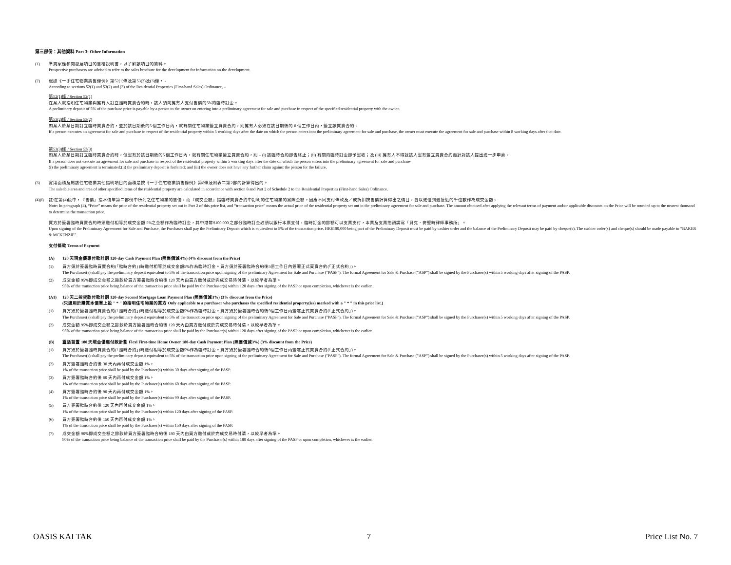第三部份：其他資料 Part 3: Other Information
(1) 準買家應參閱發展項目的售樓說明書，以了解該項目的資料。
Prospective purchasers are advised to refer to the sales brochure for the development for information on the development.
(2) 根據《一手住宅物業銷售條例》第52(1)條及第53(2)及(3)條， -
According to sections 52(1) and 53(2) and (3) of the Residential Properties (First-hand Sales) Ordinance, –
第52(1)條 / Section 52(1)
在某人就指明住宅物業與擁有人訂立臨時買賣合約時，該人須向擁有人支付售價的5%的臨時訂金。
A preliminary deposit of 5% of the purchase price is payable by a person to the owner on entering into a preliminary agreement for sale and purchase in respect of the specified residential property with the owner.
第53(2)條 / Section 53(2)
如某人於某日期訂立臨時買賣合約，並於該日期後的5 個工作日內，就有關住宅物業簽立買賣合約，則擁有人必須在該日期後的 8 個工作日內，簽立該買賣合約。
If a person executes an agreement for sale and purchase in respect of the residential property within 5 working days after the date on which the person enters into the preliminary agreement for sale and purchase, the owner must execute the agreement for sale and purchase within 8 working days after that date.
第53(3)條 / Section 53(3)
如某人於某日期訂立臨時買賣合約時，但沒有於該日期後的5 個工作日內，就有關住宅物業簽立買賣合約，則 – (i) 該臨時合約即告終止；(ii) 有關的臨時訂金即予沒收；及 (iii) 擁有人不得就該人沒有簽立買賣合約而針對該人提出進一步申索。
If a person does not execute an agreement for sale and purchase in respect of the residential property within 5 working days after the date on which the person enters into the preliminary agreement for sale and purchase-
(i) the preliminary agreement is terminated;(ii) the preliminary deposit is forfeited; and (iii) the owner does not have any further claim against the person for the failure.
(3) 實用面積及屬該住宅物業其他指明項目的面積是按《一手住宅物業銷售條例》第8條及附表二第2部的計算得出的。
The saleable area and area of other specified items of the residential property are calculated in accordance with section 8 and Part 2 of Schedule 2 to the Residential Properties (First-hand Sales) Ordinance.
(4)(i)
註:在第(4)段中，『售價』指本價單第二部份中所列之住宅物業的售價，而『成交金額』指臨時買賣合約中訂明的住宅物業的實際金額。因應不同支付條款及／或折扣按售價計算得出之價目，皆以進位到最接近的千位數作為成交金額。
Note: In paragraph (4), “Price” means the price of the residential property set out in Part 2 of this price list, and “transaction price” means the actual price of the residential property set out in the preliminary agreement for sale and purchase. The amount obtained after applying the relevant terms of payment and/or applicable discounts on the Price will be rounded up to the nearest thousand to determine the transaction price.
買方於簽署臨時買賣合約時須繳付相等於成交金額 5%之金額作為臨時訂金，其中港幣$100,000 之部分臨時訂金必須以銀行本票支付，臨時訂金的餘額可以支票支付，本票及支票抬頭請寫「貝克．麥堅時律師事務所」。
Upon signing of the Preliminary Agreement for Sale and Purchase, the Purchaser shall pay the Preliminary Deposit which is equivalent to 5% of the transaction price. HK$100,000 being part of the Preliminary Deposit must be paid by cashier order and the balance of the Preliminary Deposit may be paid by cheque(s). The cashier order(s) and cheque(s) should be made payable to “BAKER & MCKENZIE”.
支付條款 Terms of Payment
(A) 120 天現金優惠付款計劃 120-day Cash Payment Plan (照售價減4%) (4% discount from the Price)
(1) 買方須於簽署臨時買賣合約(「臨時合約」)時繳付相等於成交金額5%作為臨時訂金。買方須於簽署臨時合約後5個工作日內簽署正式買賣合約(「正式合約」)。
The Purchaser(s) shall pay the preliminary deposit equivalent to 5% of the transaction price upon signing of the preliminary Agreement for Sale and Purchase ("PASP"). The formal Agreement for Sale & Purchase ("ASP") shall be signed by the Purchaser(s) within 5 working days after signing of the PASP.
(2) 成交金額 95%即成交金額之餘款於買方簽署臨時合約後 120 天內由買方繳付或於完成交易時付清，以較早者為準。
95% of the transaction price being balance of the transaction price shall be paid by the Purchaser(s) within 120 days after signing of the PASP or upon completion, whichever is the earlier.
(A1) 120 天二按貸款付款計劃 120-day Second Mortgage Loan Payment Plan (照售價減3%) (3% discount from the Price)
(只適用於購買本價單上設 " * " 的指明住宅物業的買方 Only applicable to a purchaser who purchases the specified residential property(ies) marked with a " * " in this price list.)
(1) 買方須於簽署臨時買賣合約(「臨時合約」)時繳付相等於成交金額5%作為臨時訂金。買方須於簽署臨時合約後5個工作日內簽署正式買賣合約(「正式合約」)。
The Purchaser(s) shall pay the preliminary deposit equivalent to 5% of the transaction price upon signing of the preliminary Agreement for Sale and Purchase ("PASP"). The formal Agreement for Sale & Purchase ("ASP") shall be signed by the Purchaser(s) within 5 working days after signing of the PASP.
(2) 成交金額 95%即成交金額之餘款於買方簽署臨時合約後 120 天內由買方繳付或於完成交易時付清，以較早者為準。
95% of the transaction price being balance of the transaction price shall be paid by the Purchaser(s) within 120 days after signing of the PASP or upon completion, whichever is the earlier.
(B) 靈活首置 180 天現金優惠付款計劃 Flexi First-time Home Owner 180-day Cash Payment Plan (照售價減3%) (3% discount from the Price)
(1) 買方須於簽署臨時買賣合約(「臨時合約」)時繳付相等於成交金額5%作為臨時訂金。買方須於簽署臨時合約後5個工作日內簽署正式買賣合約(「正式合約」)。
The Purchaser(s) shall pay the preliminary deposit equivalent to 5% of the transaction price upon signing of the preliminary Agreement for Sale and Purchase ("PASP"). The formal Agreement for Sale & Purchase ("ASP") shall be signed by the Purchaser(s) within 5 working days after signing of the PASP.
(2) 買方簽署臨時合約後 30 天內再付成交金額 1%。
1% of the transaction price shall be paid by the Purchaser(s) within 30 days after signing of the PASP.
(3) 買方簽署臨時合約後 60 天內再付成交金額 1%。
1% of the transaction price shall be paid by the Purchaser(s) within 60 days after signing of the PASP.
(4) 買方簽署臨時合約後 90 天內再付成交金額 1%。
1% of the transaction price shall be paid by the Purchaser(s) within 90 days after signing of the PASP.
(5) 買方簽署臨時合約後 120 天內再付成交金額 1%。
1% of the transaction price shall be paid by the Purchaser(s) within 120 days after signing of the PASP.
(6) 買方簽署臨時合約後 150 天內再付成交金額 1%。
1% of the transaction price shall be paid by the Purchaser(s) within 150 days after signing of the PASP.
(7) 成交金額 90%即成交金額之餘款於買方簽署臨時合約後 180 天內由買方繳付或於完成交易時付清，以較早者為準。
90% of the transaction price being balance of the transaction price shall be paid by the Purchaser(s) within 180 days after signing of the PASP or upon completion, whichever is the earlier.
OASIS KAI TAK 7 Price List No. 7